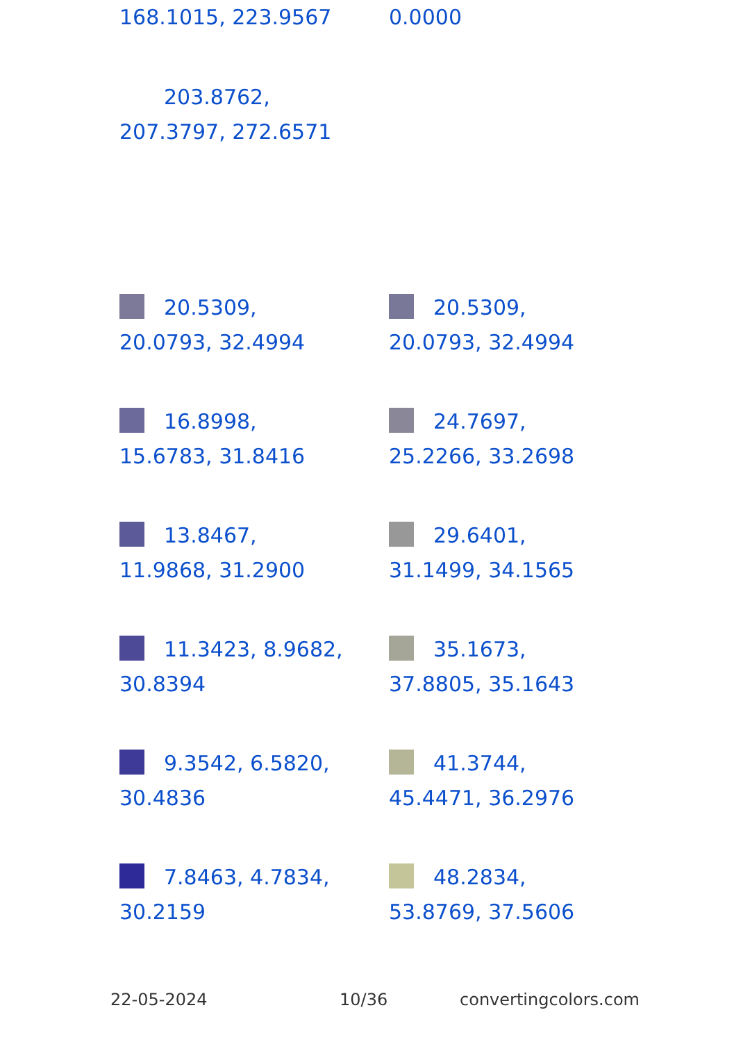168.1015, 223.9567 0.0000
203.8762, 207.3797, 272.6571
20.5309, 20.0793, 32.4994
20.5309, 20.0793, 32.4994
16.8998, 15.6783, 31.8416
24.7697, 25.2266, 33.2698
13.8467, 11.9868, 31.2900
29.6401, 31.1499, 34.1565
11.3423, 8.9682, 30.8394
35.1673, 37.8805, 35.1643
9.3542, 6.5820, 30.4836
41.3744, 45.4471, 36.2976
7.8463, 4.7834, 30.2159
48.2834, 53.8769, 37.5606
22-05-2024 10/36 convertingcolors.com